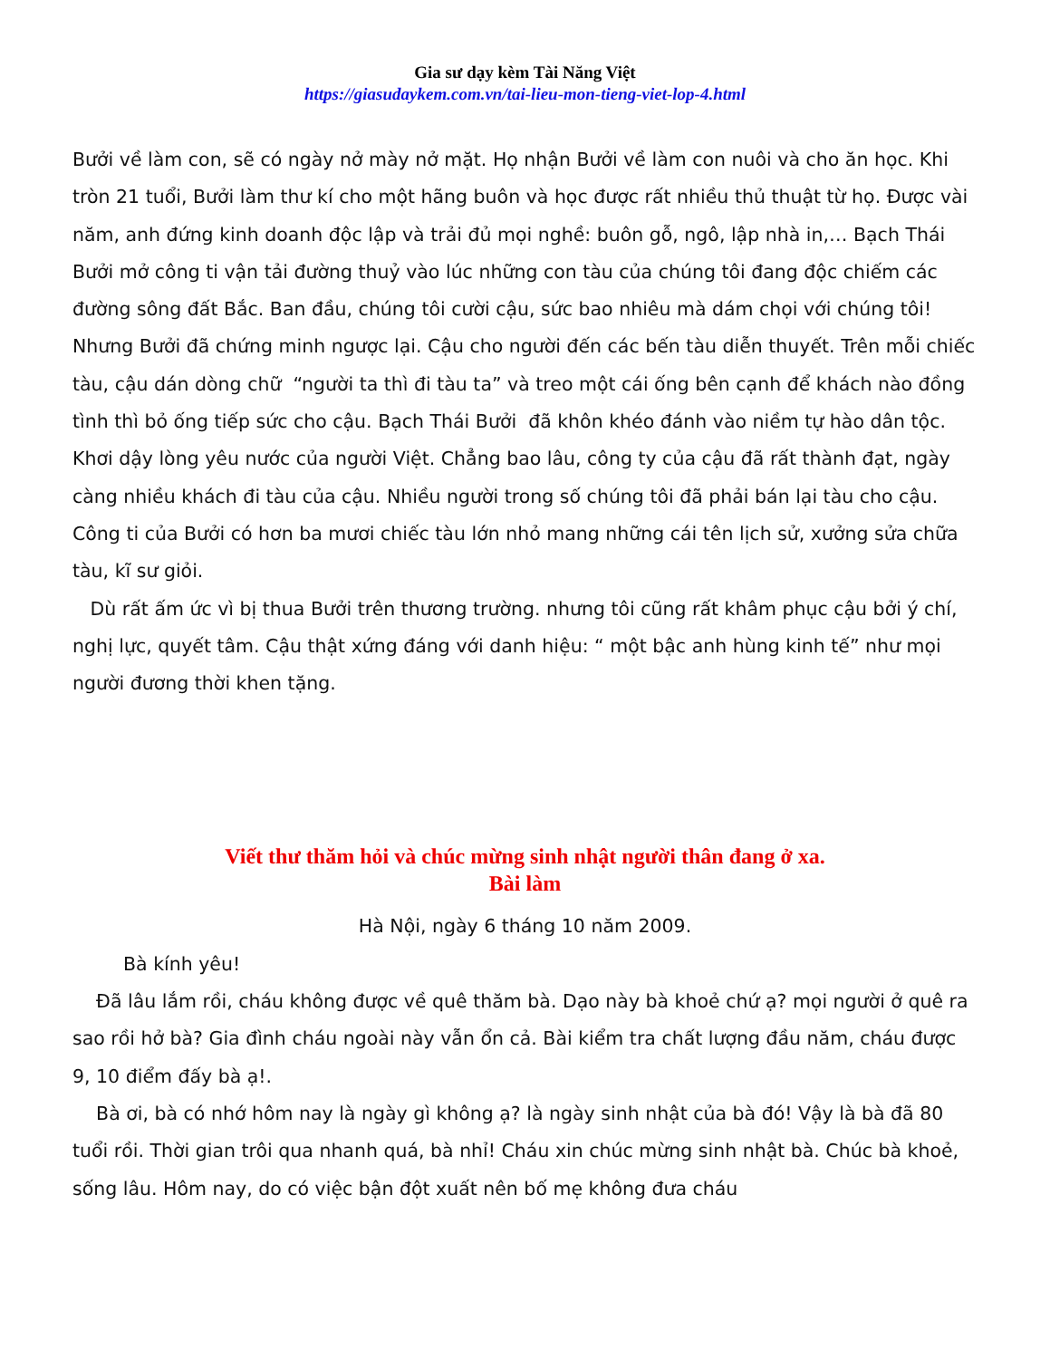Gia sư dạy kèm Tài Năng Việt
https://giasudaykem.com.vn/tai-lieu-mon-tieng-viet-lop-4.html
Bưởi về làm con, sẽ có ngày nở mày nở mặt. Họ nhận Bưởi về làm con nuôi và cho ăn học. Khi tròn 21 tuổi, Bưởi làm thư kí cho một hãng buôn và học được rất nhiều thủ thuật từ họ. Được vài năm, anh đứng kinh doanh độc lập và trải đủ mọi nghề: buôn gỗ, ngô, lập nhà in,… Bạch Thái Bưởi mở công ti vận tải đường thuỷ vào lúc những con tàu của chúng tôi đang độc chiếm các đường sông đất Bắc. Ban đầu, chúng tôi cười cậu, sức bao nhiêu mà dám chọi với chúng tôi! Nhưng Bưởi đã chứng minh ngược lại. Cậu cho người đến các bến tàu diễn thuyết. Trên mỗi chiếc tàu, cậu dán dòng chữ “người ta thì đi tàu ta” và treo một cái ống bên cạnh để khách nào đồng tình thì bỏ ống tiếp sức cho cậu. Bạch Thái Bưởi đã khôn khéo đánh vào niềm tự hào dân tộc. Khơi dậy lòng yêu nước của người Việt. Chẳng bao lâu, công ty của cậu đã rất thành đạt, ngày càng nhiều khách đi tàu của cậu. Nhiều người trong số chúng tôi đã phải bán lại tàu cho cậu. Công ti của Bưởi có hơn ba mươi chiếc tàu lớn nhỏ mang những cái tên lịch sử, xưởng sửa chữa tàu, kĩ sư giỏi.
Dù rất ấm ức vì bị thua Bưởi trên thương trường. nhưng tôi cũng rất khâm phục cậu bởi ý chí, nghị lực, quyết tâm. Cậu thật xứng đáng với danh hiệu: “ một bậc anh hùng kinh tế” như mọi người đương thời khen tặng.
Viết thư thăm hỏi và chúc mừng sinh nhật người thân đang ở xa.
Bài làm
Hà Nội, ngày 6 tháng 10 năm 2009.
Bà kính yêu!
Đã lâu lắm rồi, cháu không được về quê thăm bà. Dạo này bà khoẻ chứ ạ? mọi người ở quê ra sao rồi hở bà? Gia đình cháu ngoài này vẫn ổn cả. Bài kiểm tra chất lượng đầu năm, cháu được 9, 10 điểm đấy bà ạ!.
Bà ơi, bà có nhớ hôm nay là ngày gì không ạ? là ngày sinh nhật của bà đó! Vậy là bà đã 80 tuổi rồi. Thời gian trôi qua nhanh quá, bà nhỉ! Cháu xin chúc mừng sinh nhật bà. Chúc bà khoẻ, sống lâu. Hôm nay, do có việc bận đột xuất nên bố mẹ không đưa cháu